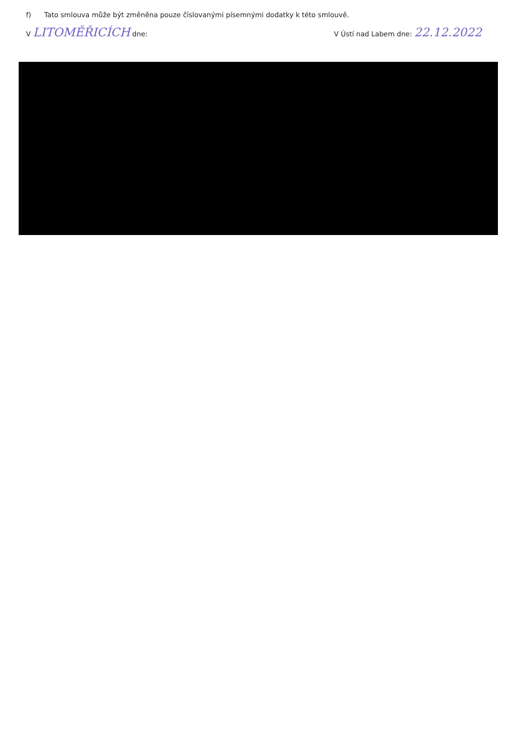f) Tato smlouva může být změněna pouze číslovanými písemnými dodatky k této smlouvě.
V LITOMĚŘICÍCH dne: V Ústí nad Labem dne: 22.12.2022